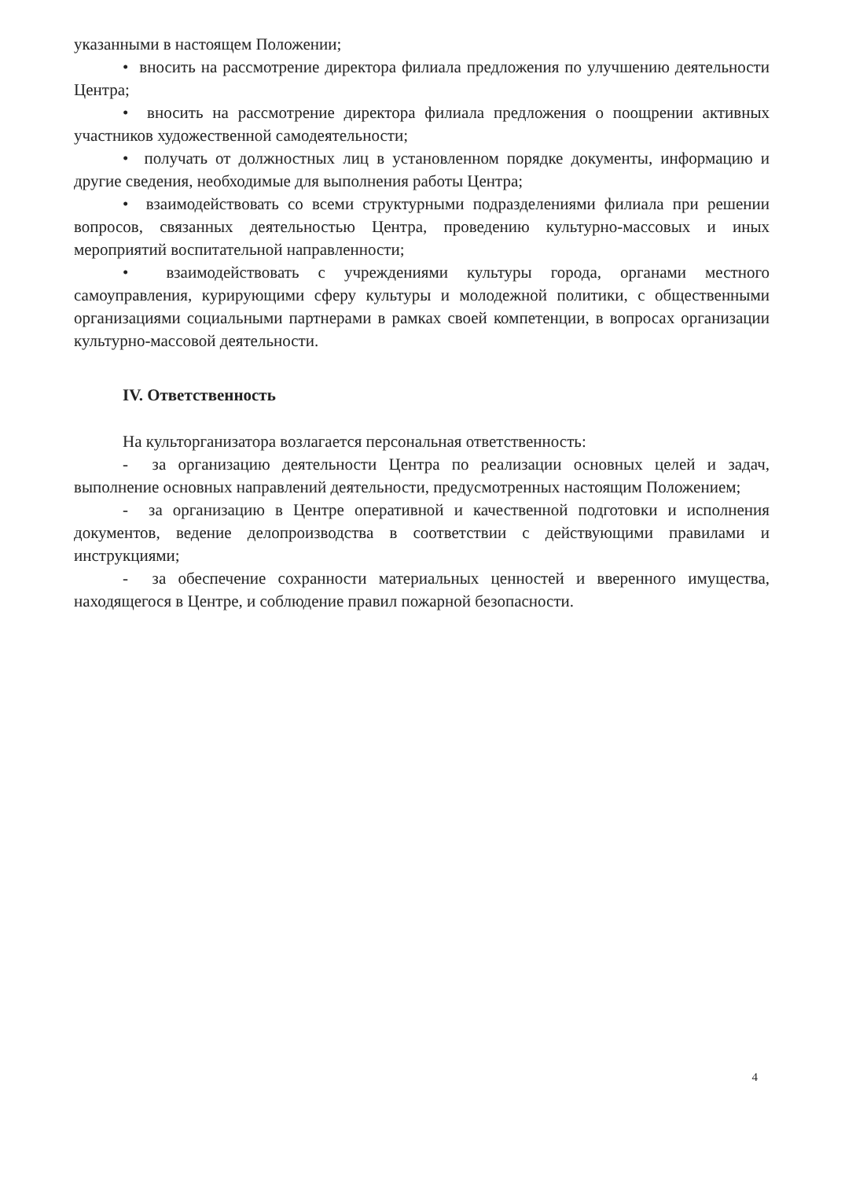указанными в настоящем Положении;
• вносить на рассмотрение директора филиала предложения по улучшению деятельности Центра;
• вносить на рассмотрение директора филиала предложения о поощрении активных участников художественной самодеятельности;
• получать от должностных лиц в установленном порядке документы, информацию и другие сведения, необходимые для выполнения работы Центра;
• взаимодействовать со всеми структурными подразделениями филиала при решении вопросов, связанных деятельностью Центра, проведению культурно-массовых и иных мероприятий воспитательной направленности;
• взаимодействовать с учреждениями культуры города, органами местного самоуправления, курирующими сферу культуры и молодежной политики, с общественными организациями социальными партнерами в рамках своей компетенции, в вопросах организации культурно-массовой деятельности.
IV. Ответственность
На культорганизатора возлагается персональная ответственность:
- за организацию деятельности Центра по реализации основных целей и задач, выполнение основных направлений деятельности, предусмотренных настоящим Положением;
- за организацию в Центре оперативной и качественной подготовки и исполнения документов, ведение делопроизводства в соответствии с действующими правилами и инструкциями;
- за обеспечение сохранности материальных ценностей и вверенного имущества, находящегося в Центре, и соблюдение правил пожарной безопасности.
4